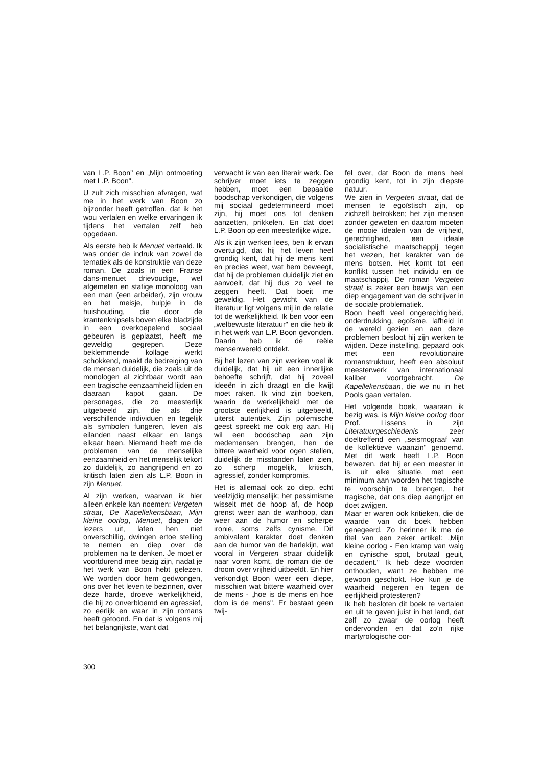van L.P. Boon" en „Mijn ontmoeting met L.P. Boon".
U zult zich misschien afvragen, wat me in het werk van Boon zo bijzonder heeft getroffen, dat ik het wou vertalen en welke ervaringen ik tijdens het vertalen zelf heb opgedaan.
Als eerste heb ik Menuet vertaald. Ik was onder de indruk van zowel de tematiek als de konstruktie van deze roman. De zoals in een Franse dans-menuet drievoudige, wel afgemeten en statige monoloog van een man (een arbeider), zijn vrouw en het meisje, hulpje in de huishouding, die door de krantenknipsels boven elke bladzijde in een overkoepelend sociaal gebeuren is geplaatst, heeft me geweldig gegrepen. Deze beklemmende kollage werkt schokkend, maakt de bedreiging van de mensen duidelijk, die zoals uit de monologen al zichtbaar wordt aan een tragische eenzaamheid lijden en daaraan kapot gaan. De personages, die zo meesterlijk uitgebeeld zijn, die als drie verschillende individuen en tegelijk als symbolen fungeren, leven als eilanden naast elkaar en langs elkaar heen. Niemand heeft me de problemen van de menselijke eenzaamheid en het menselijk tekort zo duidelijk, zo aangrijpend en zo kritisch laten zien als L.P. Boon in zijn Menuet.
Al zijn werken, waarvan ik hier alleen enkele kan noemen: Vergeten straat, De Kapellekensbaan, Mijn kleine oorlog, Menuet, dagen de lezers uit, laten hen niet onverschillig, dwingen ertoe stelling te nemen en diep over de problemen na te denken. Je moet er voortdurend mee bezig zijn, nadat je het werk van Boon hebt gelezen. We worden door hem gedwongen, ons over het leven te bezinnen, over deze harde, droeve werkelijkheid, die hij zo onverbloemd en agressief, zo eerlijk en waar in zijn romans heeft getoond. En dat is volgens mij het belangrijkste, want dat
verwacht ik van een literair werk. De schrijver moet iets te zeggen hebben, moet een bepaalde boodschap verkondigen, die volgens mij sociaal gedetermineerd moet zijn, hij moet ons tot denken aanzetten, prikkelen. En dat doet L.P. Boon op een meesterlijke wijze.
Als ik zijn werken lees, ben ik ervan overtuigd, dat hij het leven heel grondig kent, dat hij de mens kent en precies weet, wat hem beweegt, dat hij de problemen duidelijk ziet en aanvoelt, dat hij dus zo veel te zeggen heeft. Dat boeit me geweldig. Het gewicht van de literatuur ligt volgens mij in de relatie tot de werkelijkheid. Ik ben voor een „welbewuste literatuur" en die heb ik in het werk van L.P. Boon gevonden. Daarin heb ik de reële mensenwereld ontdekt.
Bij het lezen van zijn werken voel ik duidelijk, dat hij uit een innerlijke behoefte schrijft, dat hij zoveel ideeën in zich draagt en die kwijt moet raken. Ik vind zijn boeken, waarin de werkelijkheid met de grootste eerlijkheid is uitgebeeld, uiterst autentiek. Zijn polemische geest spreekt me ook erg aan. Hij wil een boodschap aan zijn medemensen brengen, hen de bittere waarheid voor ogen stellen, duidelijk de misstanden laten zien, zo scherp mogelijk, kritisch, agressief, zonder kompromis.
Het is allemaal ook zo diep, echt veelzijdig menselijk; het pessimisme wisselt met de hoop af, de hoop grenst weer aan de wanhoop, dan weer aan de humor en scherpe ironie, soms zelfs cynisme. Dit ambivalent karakter doet denken aan de humor van de harlekijn, wat vooral in Vergeten straat duidelijk naar voren komt, de roman die de droom over vrijheid uitbeeldt. En hier verkondigt Boon weer een diepe, misschien wat bittere waarheid over de mens - „hoe is de mens en hoe dom is de mens". Er bestaat geen twij-
fel over, dat Boon de mens heel grondig kent, tot in zijn diepste natuur.
We zien in Vergeten straat, dat de mensen te egoïstisch zijn, op zichzelf betrokken; het zijn mensen zonder geweten en daarom moeten de mooie idealen van de vrijheid, gerechtigheid, een ideale socialistische maatschappij tegen het wezen, het karakter van de mens botsen. Het komt tot een konflikt tussen het individu en de maatschappij. De roman Vergeten straat is zeker een bewijs van een diep engagement van de schrijver in de sociale problematiek.
Boon heeft veel ongerechtigheid, onderdrukking, egoïsme, lafheid in de wereld gezien en aan deze problemen besloot hij zijn werken te wijden. Deze instelling, gepaard ook met een revolutionaire romanstruktuur, heeft een absoluut meesterwerk van internationaal kaliber voortgebracht, De Kapellekensbaan, die we nu in het Pools gaan vertalen.
Het volgende boek, waaraan ik bezig was, is Mijn kleine oorlog door Prof. Lissens in zijn Literatuurgeschiedenis zeer doeltreffend een „seismograaf van de kollektieve waanzin" genoemd. Met dit werk heeft L.P. Boon bewezen, dat hij er een meester in is, uit elke situatie, met een minimum aan woorden het tragische te voorschijn te brengen, het tragische, dat ons diep aangrijpt en doet zwijgen.
Maar er waren ook kritieken, die de waarde van dit boek hebben genegeerd. Zo herinner ik me de titel van een zeker artikel: „Mijn kleine oorlog - Een kramp van walg en cynische spot, brutaal geuit, decadent." Ik heb deze woorden onthouden, want ze hebben me gewoon geschokt. Hoe kun je de waarheid negeren en tegen de eerlijkheid protesteren?
Ik heb besloten dit boek te vertalen en uit te geven juist in het land, dat zelf zo zwaar de oorlog heeft ondervonden en dat zo'n rijke martyrologische oor-
300